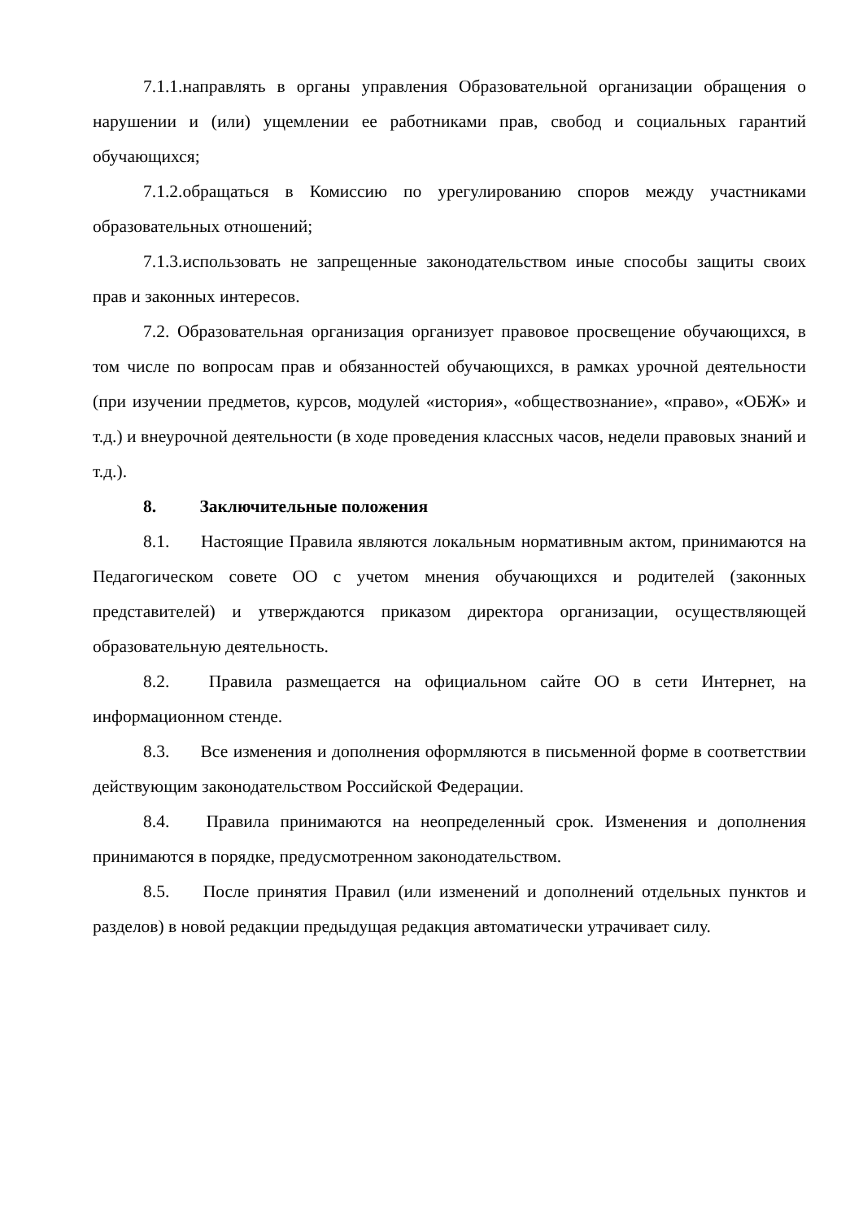7.1.1.направлять в органы управления Образовательной организации обращения о нарушении и (или) ущемлении ее работниками прав, свобод и социальных гарантий обучающихся;
7.1.2.обращаться в Комиссию по урегулированию споров между участниками образовательных отношений;
7.1.3.использовать не запрещенные законодательством иные способы защиты своих прав и законных интересов.
7.2. Образовательная организация организует правовое просвещение обучающихся, в том числе по вопросам прав и обязанностей обучающихся, в рамках урочной деятельности (при изучении предметов, курсов, модулей «история», «обществознание», «право», «ОБЖ» и т.д.) и внеурочной деятельности (в ходе проведения классных часов, недели правовых знаний и т.д.).
8. Заключительные положения
8.1. Настоящие Правила являются локальным нормативным актом, принимаются на Педагогическом совете ОО с учетом мнения обучающихся и родителей (законных представителей) и утверждаются приказом директора организации, осуществляющей образовательную деятельность.
8.2. Правила размещается на официальном сайте ОО в сети Интернет, на информационном стенде.
8.3. Все изменения и дополнения оформляются в письменной форме в соответствии действующим законодательством Российской Федерации.
8.4. Правила принимаются на неопределенный срок. Изменения и дополнения принимаются в порядке, предусмотренном законодательством.
8.5. После принятия Правил (или изменений и дополнений отдельных пунктов и разделов) в новой редакции предыдущая редакция автоматически утрачивает силу.